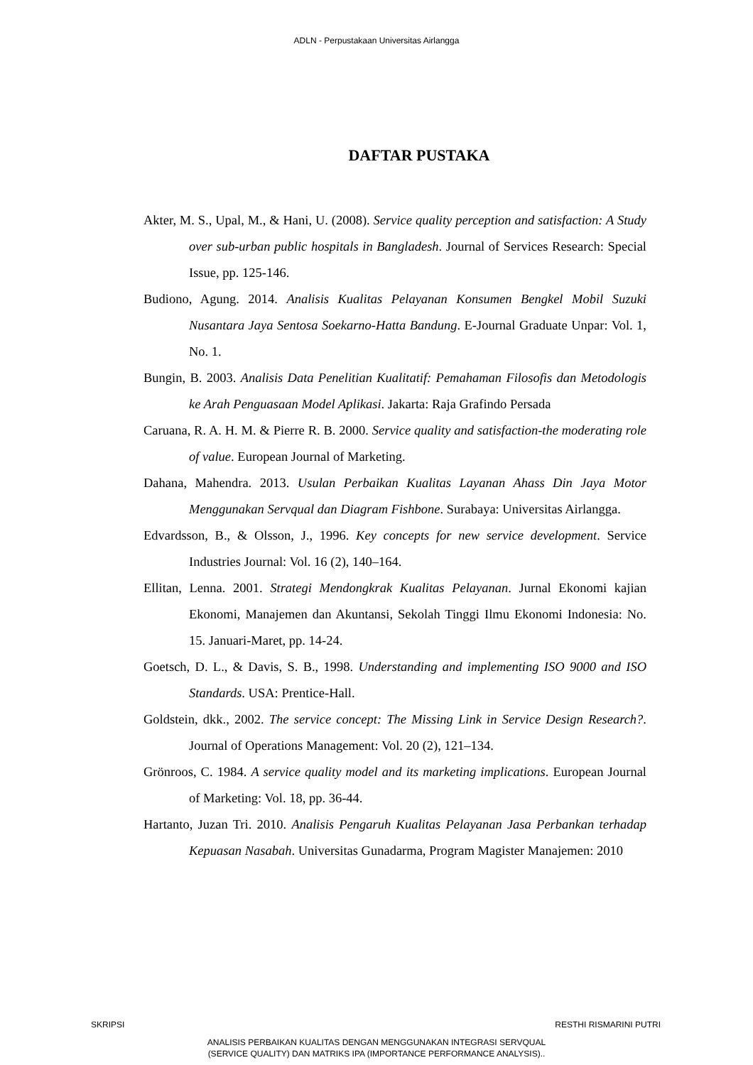ADLN - Perpustakaan Universitas Airlangga
DAFTAR PUSTAKA
Akter, M. S., Upal, M., & Hani, U. (2008). Service quality perception and satisfaction: A Study over sub-urban public hospitals in Bangladesh. Journal of Services Research: Special Issue, pp. 125-146.
Budiono, Agung. 2014. Analisis Kualitas Pelayanan Konsumen Bengkel Mobil Suzuki Nusantara Jaya Sentosa Soekarno-Hatta Bandung. E-Journal Graduate Unpar: Vol. 1, No. 1.
Bungin, B. 2003. Analisis Data Penelitian Kualitatif: Pemahaman Filosofis dan Metodologis ke Arah Penguasaan Model Aplikasi. Jakarta: Raja Grafindo Persada
Caruana, R. A. H. M. & Pierre R. B. 2000. Service quality and satisfaction-the moderating role of value. European Journal of Marketing.
Dahana, Mahendra. 2013. Usulan Perbaikan Kualitas Layanan Ahass Din Jaya Motor Menggunakan Servqual dan Diagram Fishbone. Surabaya: Universitas Airlangga.
Edvardsson, B., & Olsson, J., 1996. Key concepts for new service development. Service Industries Journal: Vol. 16 (2), 140–164.
Ellitan, Lenna. 2001. Strategi Mendongkrak Kualitas Pelayanan. Jurnal Ekonomi kajian Ekonomi, Manajemen dan Akuntansi, Sekolah Tinggi Ilmu Ekonomi Indonesia: No. 15. Januari-Maret, pp. 14-24.
Goetsch, D. L., & Davis, S. B., 1998. Understanding and implementing ISO 9000 and ISO Standards. USA: Prentice-Hall.
Goldstein, dkk., 2002. The service concept: The Missing Link in Service Design Research?. Journal of Operations Management: Vol. 20 (2), 121–134.
Grönroos, C. 1984. A service quality model and its marketing implications. European Journal of Marketing: Vol. 18, pp. 36-44.
Hartanto, Juzan Tri. 2010. Analisis Pengaruh Kualitas Pelayanan Jasa Perbankan terhadap Kepuasan Nasabah. Universitas Gunadarma, Program Magister Manajemen: 2010
SKRIPSI RESTHI RISMARINI PUTRI
ANALISIS PERBAIKAN KUALITAS DENGAN MENGGUNAKAN INTEGRASI SERVQUAL
(SERVICE QUALITY) DAN MATRIKS IPA (IMPORTANCE PERFORMANCE ANALYSIS)..